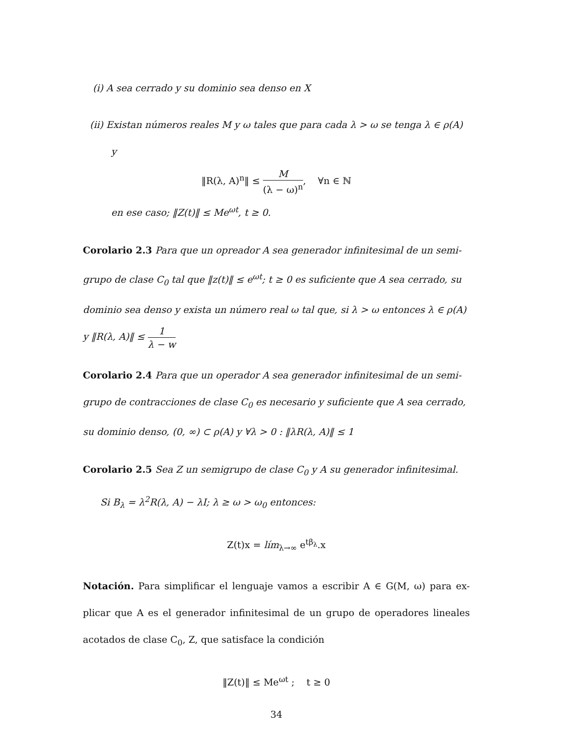(i) A sea cerrado y su dominio sea denso en X
(ii) Existan números reales M y ω tales que para cada λ > ω se tenga λ ∈ ρ(A)
y
‖R(λ, A)<sup>n</sup>‖ ≤ M (λ − ω)<sup>n</sup>, ∀n ∈ ℕ
en ese caso; ‖Z(t)‖ ≤ Me<sup>ωt</sup>, t ≥ 0.
Corolario 2.3 Para que un opreador A sea generador infinitesimal de un semi- grupo de clase C<sub>0</sub> tal que ‖z(t)‖ ≤ e<sup>ωt</sup>; t ≥ 0 es suficiente que A sea cerrado, su dominio sea denso y exista un número real ω tal que, si λ > ω entonces λ ∈ ρ(A) y ‖R(λ, A)‖ ≤ 1 λ − w
Corolario 2.4 Para que un operador A sea generador infinitesimal de un semi- grupo de contracciones de clase C<sub>0</sub> es necesario y suficiente que A sea cerrado, su dominio denso, (0, ∞) ⊂ ρ(A) y ∀λ > 0 : ‖λR(λ, A)‖ ≤ 1
Corolario 2.5 Sea Z un semigrupo de clase C<sub>0</sub> y A su generador infinitesimal.
Si B<sub>λ</sub> = λ<sup>2</sup>R(λ, A) − λI; λ ≥ ω > ω<sub>0</sub> entonces:
Z(t)x = lím<sub>λ→∞</sub> e<sup>tβ<sub>λ</sub></sup>.x
Notación. Para simplificar el lenguaje vamos a escribir A ∈ G(M, ω) para ex- plicar que A es el generador infinitesimal de un grupo de operadores lineales acotados de clase C<sub>0</sub>, Z, que satisface la condición
‖Z(t)‖ ≤ Me<sup>ωt</sup> ; t ≥ 0
34